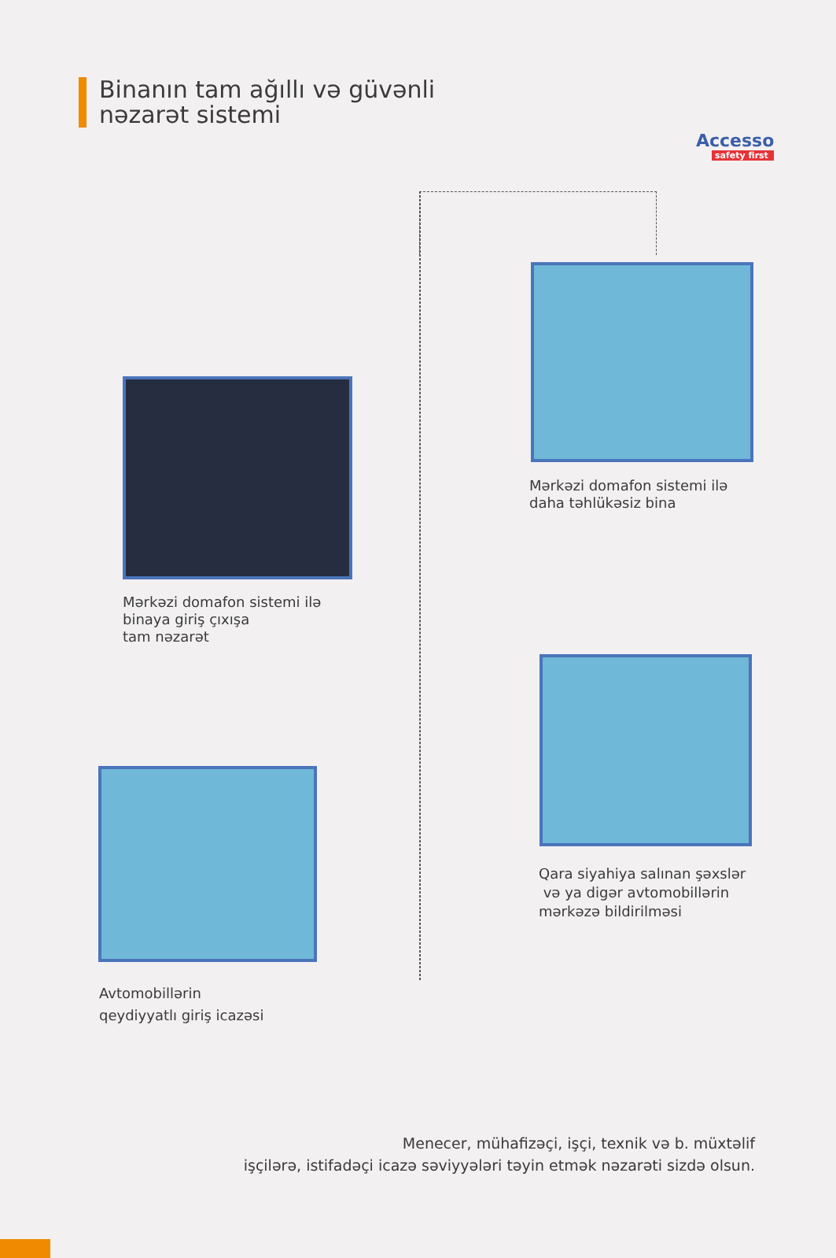Accesso
safety first
Binanın tam ağıllı və güvənli
nəzarət sistemi
Mərkəzi domafon sistemi ilə
daha təhlükəsiz bina
Mərkəzi domafon sistemi ilə
binaya giriş çıxışa
tam nəzarət
Qara siyahiya salınan şəxslər
və ya digər avtomobillərin
mərkəzə bildirilməsi
Avtomobillərin
qeydiyyatlı giriş icazəsi
Menecer, mühafizəçi, işçi, texnik və b. müxtəlif
işçilərə, istifadəçi icazə səviyyələri təyin etmək nəzarəti sizdə olsun.